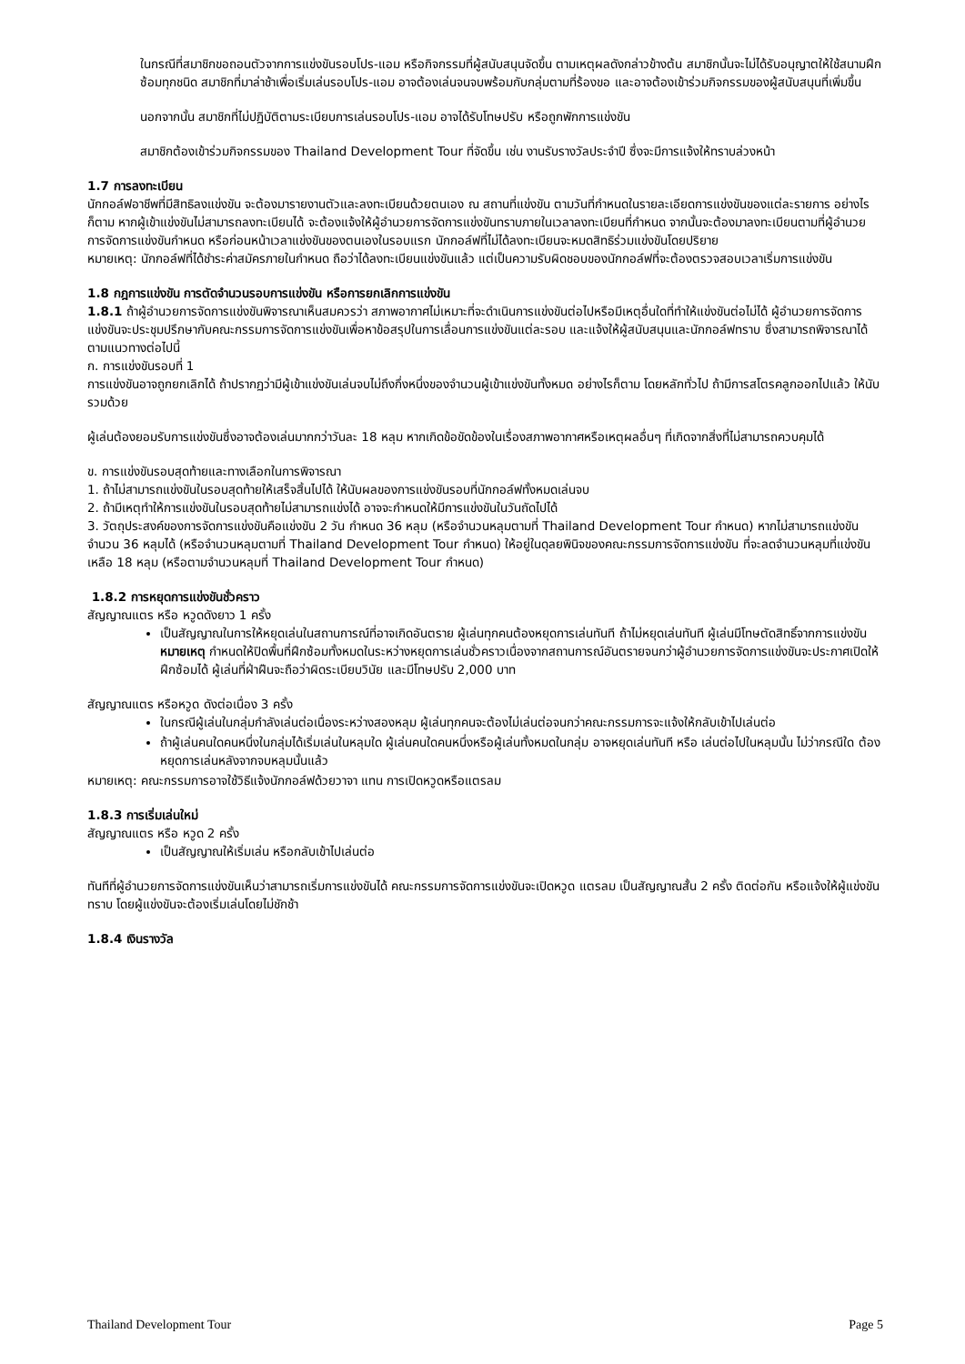ในกรณีที่สมาชิกขอถอนตัวจากการแข่งขันรอบโปร-แอม หรือกิจกรรมที่ผู้สนับสนุนจัดขึ้น ตามเหตุผลดังกล่าวข้างต้น สมาชิกนั้นจะไม่ได้รับอนุญาตให้ใช้สนามฝึกซ้อมทุกชนิด สมาชิกที่มาล่าช้าเพื่อเริ่มเล่นรอบโปร-แอม อาจต้องเล่นจนจบพร้อมกับกลุ่มตามที่ร้องขอ และอาจต้องเข้าร่วมกิจกรรมของผู้สนับสนุนที่เพิ่มขึ้น
นอกจากนั้น สมาชิกที่ไม่ปฏิบัติตามระเบียบการเล่นรอบโปร-แอม อาจได้รับโทษปรับ หรือถูกพักการแข่งขัน
สมาชิกต้องเข้าร่วมกิจกรรมของ Thailand Development Tour ที่จัดขึ้น เช่น งานรับรางวัลประจำปี ซึ่งจะมีการแจ้งให้ทราบล่วงหน้า
1.7 การลงทะเบียน
นักกอล์ฟอาชีพที่มีสิทธิลงแข่งขัน จะต้องมารายงานตัวและลงทะเบียนด้วยตนเอง ณ สถานที่แข่งขัน ตามวันที่กำหนดในรายละเอียดการแข่งขันของแต่ละรายการ อย่างไรก็ตาม หากผู้เข้าแข่งขันไม่สามารถลงทะเบียนได้ จะต้องแจ้งให้ผู้อำนวยการจัดการแข่งขันทราบภายในเวลาลงทะเบียนที่กำหนด จากนั้นจะต้องมาลงทะเบียนตามที่ผู้อำนวยการจัดการแข่งขันกำหนด หรือก่อนหน้าเวลาแข่งขันของตนเองในรอบแรก นักกอล์ฟที่ไม่ได้ลงทะเบียนจะหมดสิทธิร่วมแข่งขันโดยปริยาย
หมายเหตุ: นักกอล์ฟที่ได้ชำระค่าสมัครภายในกำหนด ถือว่าได้ลงทะเบียนแข่งขันแล้ว แต่เป็นความรับผิดชอบของนักกอล์ฟที่จะต้องตรวจสอบเวลาเริ่มการแข่งขัน
1.8 กฎการแข่งขัน การตัดจำนวนรอบการแข่งขัน หรือการยกเลิกการแข่งขัน
1.8.1 ถ้าผู้อำนวยการจัดการแข่งขันพิจารณาเห็นสมควรว่า สภาพอากาศไม่เหมาะที่จะดำเนินการแข่งขันต่อไปหรือมีเหตุอื่นใดที่ทำให้แข่งขันต่อไม่ได้ ผู้อำนวยการจัดการแข่งขันจะประชุมปรึกษากับคณะกรรมการจัดการแข่งขันเพื่อหาข้อสรุปในการเลื่อนการแข่งขันแต่ละรอบ และแจ้งให้ผู้สนับสนุนและนักกอล์ฟทราบ ซึ่งสามารถพิจารณาได้ตามแนวทางต่อไปนี้
ก. การแข่งขันรอบที่ 1
การแข่งขันอาจถูกยกเลิกได้ ถ้าปรากฏว่ามีผู้เข้าแข่งขันเล่นจบไม่ถึงกึ่งหนึ่งของจำนวนผู้เข้าแข่งขันทั้งหมด อย่างไรก็ตาม โดยหลักทั่วไป ถ้ามีการสโตรคลูกออกไปแล้ว ให้นับรวมด้วย
ผู้เล่นต้องยอมรับการแข่งขันซึ่งอาจต้องเล่นมากกว่าวันละ 18 หลุม หากเกิดข้อขัดข้องในเรื่องสภาพอากาศหรือเหตุผลอื่นๆ ที่เกิดจากสิ่งที่ไม่สามารถควบคุมได้
ข. การแข่งขันรอบสุดท้ายและทางเลือกในการพิจารณา
1. ถ้าไม่สามารถแข่งขันในรอบสุดท้ายให้เสร็จสิ้นไปได้ ให้นับผลของการแข่งขันรอบที่นักกอล์ฟทั้งหมดเล่นจบ
2. ถ้ามีเหตุทำให้การแข่งขันในรอบสุดท้ายไม่สามารถแข่งได้ อาจจะกำหนดให้มีการแข่งขันในวันถัดไปได้
3. วัตถุประสงค์ของการจัดการแข่งขันคือแข่งขัน 2 วัน กำหนด 36 หลุม (หรือจำนวนหลุมตามที่ Thailand Development Tour กำหนด) หากไม่สามารถแข่งขันจำนวน 36 หลุมได้ (หรือจำนวนหลุมตามที่ Thailand Development Tour กำหนด) ให้อยู่ในดุลยพินิจของคณะกรรมการจัดการแข่งขัน ที่จะลดจำนวนหลุมที่แข่งขันเหลือ 18 หลุม (หรือตามจำนวนหลุมที่ Thailand Development Tour กำหนด)
1.8.2 การหยุดการแข่งขันชั่วคราว
สัญญาณแตร หรือ หวูดดังยาว 1 ครั้ง
เป็นสัญญาณในการให้หยุดเล่นในสถานการณ์ที่อาจเกิดอันตราย ผู้เล่นทุกคนต้องหยุดการเล่นทันที ถ้าไม่หยุดเล่นทันที ผู้เล่นมีโทษตัดสิทธิ์จากการแข่งขัน
หมายเหตุ กำหนดให้ปิดพื้นที่ฝึกซ้อมทั้งหมดในระหว่างหยุดการเล่นชั่วคราวเนื่องจากสถานการณ์อันตรายจนกว่าผู้อำนวยการจัดการแข่งขันจะประกาศเปิดให้ฝึกซ้อมได้ ผู้เล่นที่ฝ่าฝืนจะถือว่าผิดระเบียบวินัย และมีโทษปรับ 2,000 บาท
สัญญาณแตร หรือหวูด ดังต่อเนื่อง 3 ครั้ง
ในกรณีผู้เล่นในกลุ่มกำลังเล่นต่อเนื่องระหว่างสองหลุม ผู้เล่นทุกคนจะต้องไม่เล่นต่อจนกว่าคณะกรรมการจะแจ้งให้กลับเข้าไปเล่นต่อ
ถ้าผู้เล่นคนใดคนหนึ่งในกลุ่มได้เริ่มเล่นในหลุมใด ผู้เล่นคนใดคนหนึ่งหรือผู้เล่นทั้งหมดในกลุ่ม อาจหยุดเล่นทันที หรือ เล่นต่อไปในหลุมนั้น ไม่ว่ากรณีใด ต้องหยุดการเล่นหลังจากจบหลุมนั้นแล้ว
หมายเหตุ: คณะกรรมการอาจใช้วิธีแจ้งนักกอล์ฟด้วยวาจา แทน การเปิดหวูดหรือแตรลม
1.8.3 การเริ่มเล่นใหม่
สัญญาณแตร หรือ หวูด 2 ครั้ง
เป็นสัญญาณให้เริ่มเล่น หรือกลับเข้าไปเล่นต่อ
ทันทีที่ผู้อำนวยการจัดการแข่งขันเห็นว่าสามารถเริ่มการแข่งขันได้ คณะกรรมการจัดการแข่งขันจะเปิดหวูด แตรลม เป็นสัญญาณสั้น 2 ครั้ง ติดต่อกัน หรือแจ้งให้ผู้แข่งขันทราบ โดยผู้แข่งขันจะต้องเริ่มเล่นโดยไม่ชักช้า
1.8.4 เงินรางวัล
Thailand Development Tour Page 5